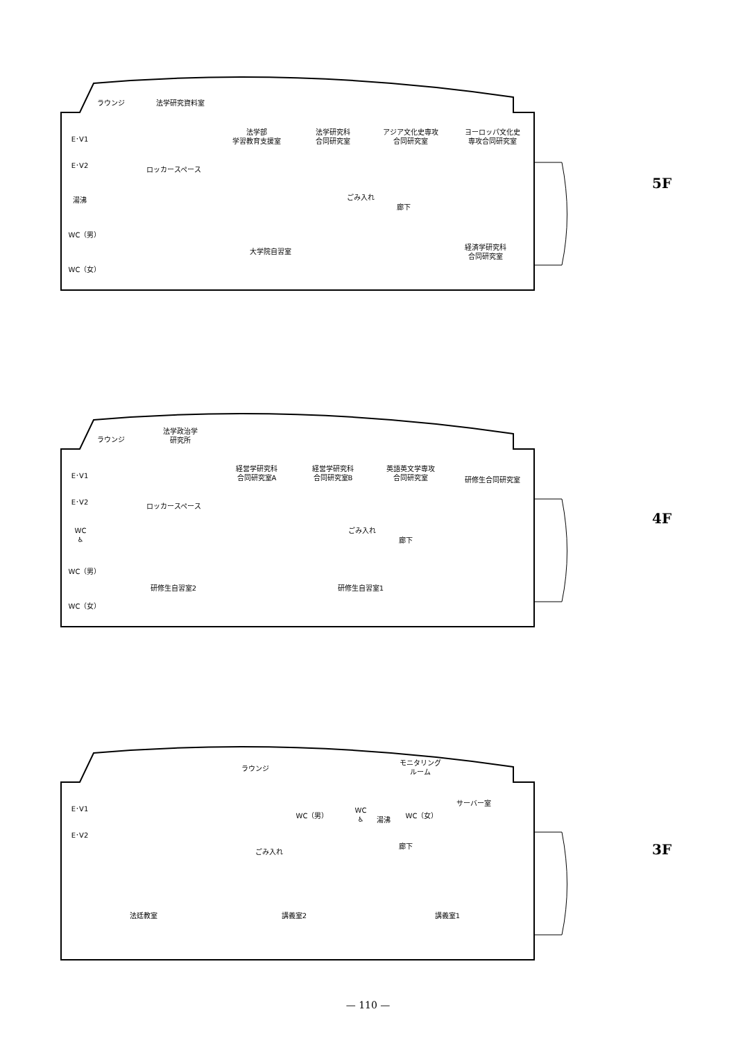ラウンジ 法学研究資料室
E･V1
E･V2
ロッカースペース
法学部
学習教育支援室
法学研究科
合同研究室
アジア文化史専攻
合同研究室
ヨーロッパ文化史
専攻合同研究室
湯沸 ごみ入れ
廊下
WC（男）
大学院自習室
経済学研究科
合同研究室
WC（女）
5F
ラウンジ
法学政治学
研究所
E･V1
E･V2
ロッカースペース
経営学研究科
合同研究室A
経営学研究科
合同研究室B
英語英文学専攻
合同研究室
研修生合同研究室
WC
♿
ごみ入れ
廊下
WC（男）
研修生自習室2 研修生自習室1
WC（女）
4F
ラウンジ
モニタリング
ルーム
E･V1
WC（男）
WC
♿
湯沸
WC（女）
サーバー室
E･V2
廊下
ごみ入れ
法廷教室 講義室2 講義室1
3F
— 110 —